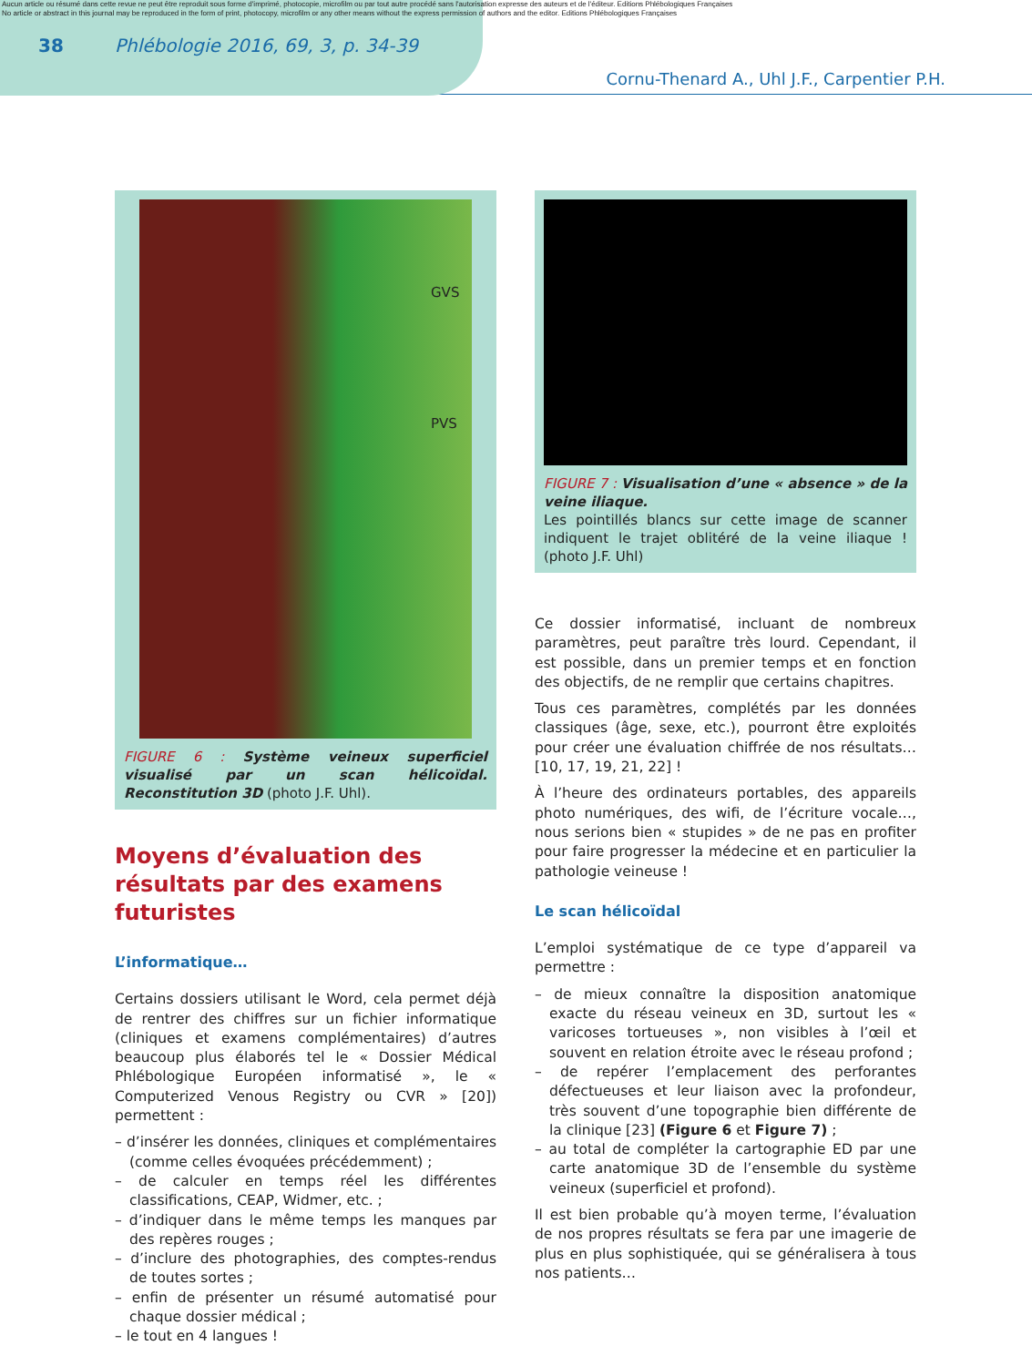Aucun article ou résumé dans cette revue ne peut être reproduit sous forme d'imprimé, photocopie, microfilm ou par tout autre procédé sans l'autorisation expresse des auteurs et de l'éditeur. Editions Phlébologiques Françaises
No article or abstract in this journal may be reproduced in the form of print, photocopy, microfilm or any other means without the express permission of authors and the editor. Editions Phlébologiques Françaises
38 Phlébologie 2016, 69, 3, p. 34-39
Cornu-Thenard A., Uhl J.F., Carpentier P.H.
GVS
PVS
FIGURE 6 : Système veineux superficiel visualisé par un scan hélicoïdal. Reconstitution 3D (photo J.F. Uhl).
Moyens d’évaluation des résultats par des examens futuristes
L’informatique…
Certains dossiers utilisant le Word, cela permet déjà de rentrer des chiffres sur un fichier informatique (cliniques et examens complémentaires) d’autres beaucoup plus élaborés tel le « Dossier Médical Phlébologique Européen informatisé », le « Computerized Venous Registry ou CVR » [20]) permettent :
– d’insérer les données, cliniques et complémentaires (comme celles évoquées précédemment) ;
– de calculer en temps réel les différentes classifications, CEAP, Widmer, etc. ;
– d’indiquer dans le même temps les manques par des repères rouges ;
– d’inclure des photographies, des comptes-rendus de toutes sortes ;
– enfin de présenter un résumé automatisé pour chaque dossier médical ;
– le tout en 4 langues !
FIGURE 7 : Visualisation d’une « absence » de la veine iliaque.
Les pointillés blancs sur cette image de scanner indiquent le trajet oblitéré de la veine iliaque ! (photo J.F. Uhl)
Ce dossier informatisé, incluant de nombreux paramètres, peut paraître très lourd. Cependant, il est possible, dans un premier temps et en fonction des objectifs, de ne remplir que certains chapitres.
Tous ces paramètres, complétés par les données classiques (âge, sexe, etc.), pourront être exploités pour créer une évaluation chiffrée de nos résultats… [10, 17, 19, 21, 22] !
À l’heure des ordinateurs portables, des appareils photo numériques, des wifi, de l’écriture vocale…, nous serions bien « stupides » de ne pas en profiter pour faire progresser la médecine et en particulier la pathologie veineuse !
Le scan hélicoïdal
L’emploi systématique de ce type d’appareil va permettre :
– de mieux connaître la disposition anatomique exacte du réseau veineux en 3D, surtout les « varicoses tortueuses », non visibles à l’œil et souvent en relation étroite avec le réseau profond ;
– de repérer l’emplacement des perforantes défectueuses et leur liaison avec la profondeur, très souvent d’une topographie bien différente de la clinique [23] (Figure 6 et Figure 7) ;
– au total de compléter la cartographie ED par une carte anatomique 3D de l’ensemble du système veineux (superficiel et profond).
Il est bien probable qu’à moyen terme, l’évaluation de nos propres résultats se fera par une imagerie de plus en plus sophistiquée, qui se généralisera à tous nos patients…